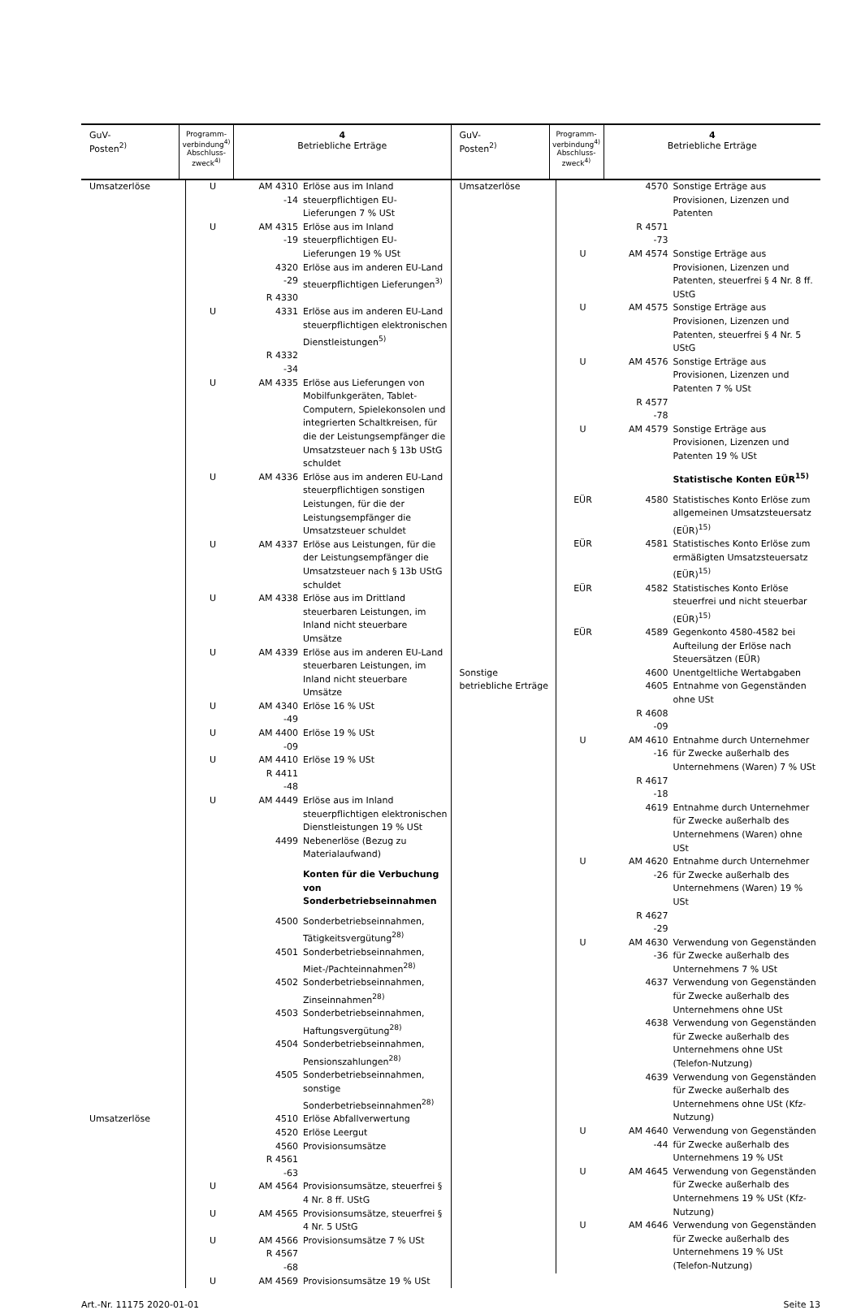GuV-
Posten<sup>2)</sup>
Programm-
verbindung<sup>4)</sup>
Abschluss-
zweck<sup>4)</sup>
4
Betriebliche Erträge
| Umsatzerlöse | U | AM 4310 -14 | Erlöse aus im Inland steuerpflichtigen EU-Lieferungen 7 % USt |
| | U | AM 4315 -19 | Erlöse aus im Inland steuerpflichtigen EU-Lieferungen 19 % USt |
| | | 4320 -29 | Erlöse aus im anderen EU-Land steuerpflichtigen Lieferungen<sup>3)</sup> |
| | | R 4330 | |
| | U | 4331 | Erlöse aus im anderen EU-Land steuerpflichtigen elektronischen Dienstleistungen<sup>5)</sup> |
| | | R 4332 -34 | |
| | U | AM 4335 | Erlöse aus Lieferungen von Mobilfunkgeräten, Tablet-Computern, Spielekonsolen und integrierten Schaltkreisen, für die der Leistungsempfänger die Umsatzsteuer nach § 13b UStG schuldet |
| | U | AM 4336 | Erlöse aus im anderen EU-Land steuerpflichtigen sonstigen Leistungen, für die der Leistungsempfänger die Umsatzsteuer schuldet |
| | U | AM 4337 | Erlöse aus Leistungen, für die der Leistungsempfänger die Umsatzsteuer nach § 13b UStG schuldet |
| | U | AM 4338 | Erlöse aus im Drittland steuerbaren Leistungen, im Inland nicht steuerbare Umsätze |
| | U | AM 4339 | Erlöse aus im anderen EU-Land steuerbaren Leistungen, im Inland nicht steuerbare Umsätze |
| | U | AM 4340 -49 | Erlöse 16 % USt |
| | U | AM 4400 -09 | Erlöse 19 % USt |
| | U | AM 4410 | Erlöse 19 % USt |
| | | R 4411 -48 | |
| | U | AM 4449 | Erlöse aus im Inland steuerpflichtigen elektronischen Dienstleistungen 19 % USt |
| | | 4499 | Nebenerlöse (Bezug zu Materialaufwand) |
| | | | Konten für die Verbuchung von Sonderbetriebseinnahmen |
| | | 4500 | Sonderbetriebseinnahmen, Tätigkeitsvergütung<sup>28)</sup> |
| | | 4501 | Sonderbetriebseinnahmen, Miet-/Pachteinnahmen<sup>28)</sup> |
| | | 4502 | Sonderbetriebseinnahmen, Zinseinnahmen<sup>28)</sup> |
| | | 4503 | Sonderbetriebseinnahmen, Haftungsvergütung<sup>28)</sup> |
| | | 4504 | Sonderbetriebseinnahmen, Pensionszahlungen<sup>28)</sup> |
| | | 4505 | Sonderbetriebseinnahmen, sonstige Sonderbetriebseinnahmen<sup>28)</sup> |
| Umsatzerlöse | | 4510 | Erlöse Abfallverwertung |
| | | 4520 | Erlöse Leergut |
| | | 4560 | Provisionsumsätze |
| | | R 4561 -63 | |
| | U | AM 4564 | Provisionsumsätze, steuerfrei § 4 Nr. 8 ff. UStG |
| | U | AM 4565 | Provisionsumsätze, steuerfrei § 4 Nr. 5 UStG |
| | U | AM 4566 | Provisionsumsätze 7 % USt |
| | | R 4567 -68 | |
| | U | AM 4569 | Provisionsumsätze 19 % USt |
GuV-
Posten<sup>2)</sup>
Programm-
verbindung<sup>4)</sup>
Abschluss-
zweck<sup>4)</sup>
4
Betriebliche Erträge
| Umsatzerlöse | | 4570 | Sonstige Erträge aus Provisionen, Lizenzen und Patenten |
| | | R 4571 -73 | |
| | U | AM 4574 | Sonstige Erträge aus Provisionen, Lizenzen und Patenten, steuerfrei § 4 Nr. 8 ff. UStG |
| | U | AM 4575 | Sonstige Erträge aus Provisionen, Lizenzen und Patenten, steuerfrei § 4 Nr. 5 UStG |
| | U | AM 4576 | Sonstige Erträge aus Provisionen, Lizenzen und Patenten 7 % USt |
| | | R 4577 -78 | |
| | U | AM 4579 | Sonstige Erträge aus Provisionen, Lizenzen und Patenten 19 % USt |
| | | | Statistische Konten EÜR<sup>15)</sup> |
| | EÜR | 4580 | Statistisches Konto Erlöse zum allgemeinen Umsatzsteuersatz (EÜR)<sup>15)</sup> |
| | EÜR | 4581 | Statistisches Konto Erlöse zum ermäßigten Umsatzsteuersatz (EÜR)<sup>15)</sup> |
| | EÜR | 4582 | Statistisches Konto Erlöse steuerfrei und nicht steuerbar (EÜR)<sup>15)</sup> |
| | EÜR | 4589 | Gegenkonto 4580-4582 bei Aufteilung der Erlöse nach Steuersätzen (EÜR) |
| Sonstige betriebliche Erträge | | 4600 4605 | Unentgeltliche Wertabgaben Entnahme von Gegenständen ohne USt |
| | | R 4608 -09 | |
| | U | AM 4610 -16 | Entnahme durch Unternehmer für Zwecke außerhalb des Unternehmens (Waren) 7 % USt |
| | | R 4617 -18 | |
| | | 4619 | Entnahme durch Unternehmer für Zwecke außerhalb des Unternehmens (Waren) ohne USt |
| | U | AM 4620 -26 | Entnahme durch Unternehmer für Zwecke außerhalb des Unternehmens (Waren) 19 % USt |
| | | R 4627 -29 | |
| | U | AM 4630 -36 | Verwendung von Gegenständen für Zwecke außerhalb des Unternehmens 7 % USt |
| | | 4637 | Verwendung von Gegenständen für Zwecke außerhalb des Unternehmens ohne USt |
| | | 4638 | Verwendung von Gegenständen für Zwecke außerhalb des Unternehmens ohne USt (Telefon-Nutzung) |
| | | 4639 | Verwendung von Gegenständen für Zwecke außerhalb des Unternehmens ohne USt (Kfz-Nutzung) |
| | U | AM 4640 -44 | Verwendung von Gegenständen für Zwecke außerhalb des Unternehmens 19 % USt |
| | U | AM 4645 | Verwendung von Gegenständen für Zwecke außerhalb des Unternehmens 19 % USt (Kfz-Nutzung) |
| | U | AM 4646 | Verwendung von Gegenständen für Zwecke außerhalb des Unternehmens 19 % USt (Telefon-Nutzung) |
Art.-Nr. 11175 2020-01-01 Seite 13